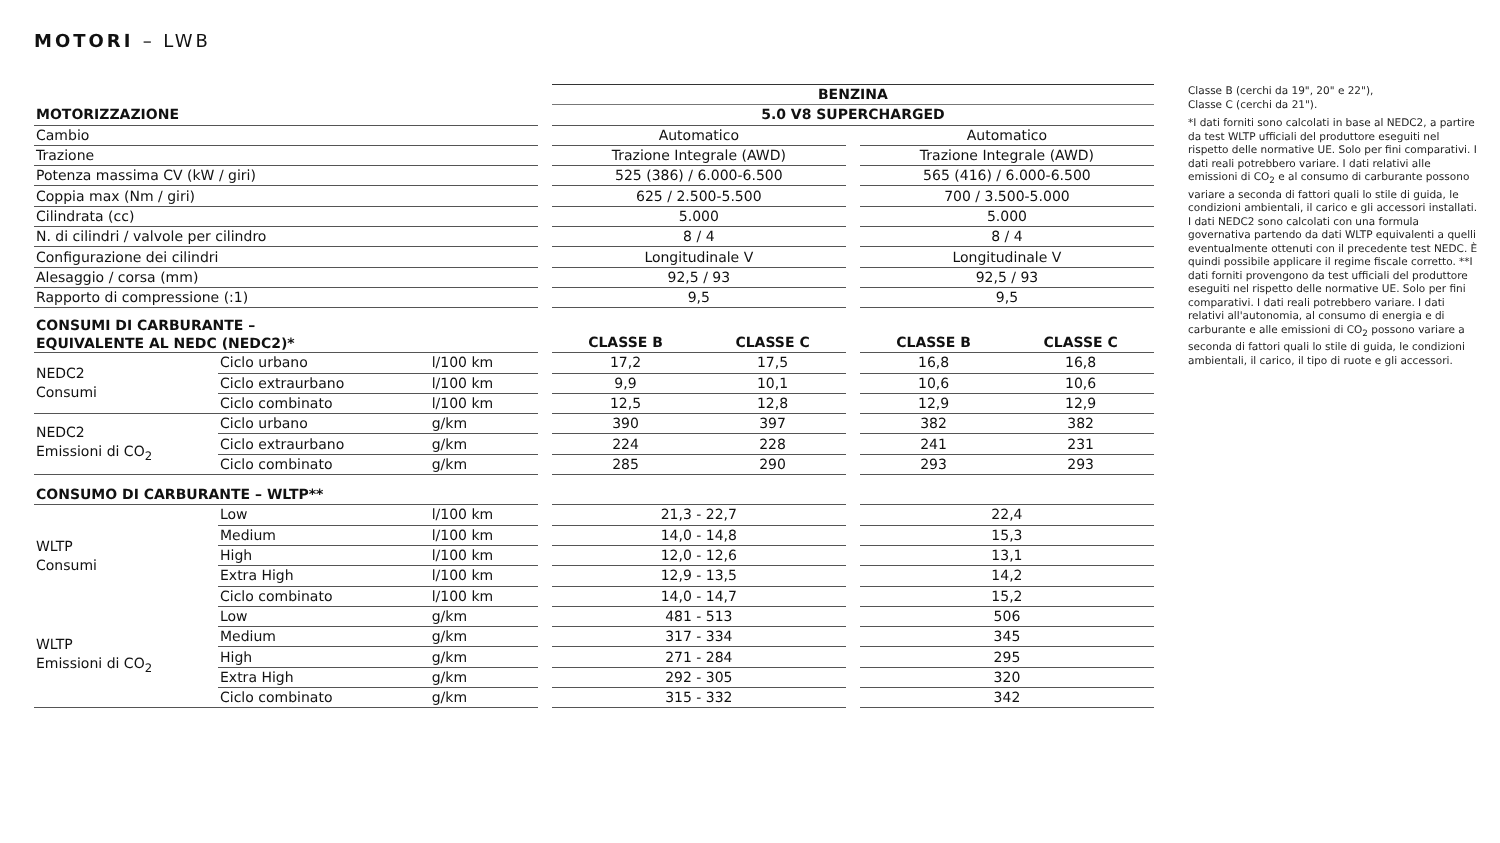MOTORI – LWB
| | | | | BENZINA | | | | |
| MOTORIZZAZIONE | | | | 5.0 V8 SUPERCHARGED | | | | |
| Cambio | | | | Automatico | | | Automatico | |
| Trazione | | | | Trazione Integrale (AWD) | | | Trazione Integrale (AWD) | |
| Potenza massima CV (kW / giri) | | | | 525 (386) / 6.000-6.500 | | | 565 (416) / 6.000-6.500 | |
| Coppia max (Nm / giri) | | | | 625 / 2.500-5.500 | | | 700 / 3.500-5.000 | |
| Cilindrata (cc) | | | | 5.000 | | | 5.000 | |
| N. di cilindri / valvole per cilindro | | | | 8 / 4 | | | 8 / 4 | |
| Configurazione dei cilindri | | | | Longitudinale V | | | Longitudinale V | |
| Alesaggio / corsa (mm) | | | | 92,5 / 93 | | | 92,5 / 93 | |
| Rapporto di compressione (:1) | | | | 9,5 | | | 9,5 | |
| CONSUMI DI CARBURANTE – EQUIVALENTE AL NEDC (NEDC2)* | | | | CLASSE B | CLASSE C | | CLASSE B | CLASSE C |
| NEDC2 Consumi | Ciclo urbano | l/100 km | | 17,2 | 17,5 | | 16,8 | 16,8 |
| | Ciclo extraurbano | l/100 km | | 9,9 | 10,1 | | 10,6 | 10,6 |
| | Ciclo combinato | l/100 km | | 12,5 | 12,8 | | 12,9 | 12,9 |
| NEDC2 Emissioni di CO<sub>2</sub> | Ciclo urbano | g/km | | 390 | 397 | | 382 | 382 |
| | Ciclo extraurbano | g/km | | 224 | 228 | | 241 | 231 |
| | Ciclo combinato | g/km | | 285 | 290 | | 293 | 293 |
| CONSUMO DI CARBURANTE – WLTP** | | | | | | | | |
| WLTP Consumi | Low | l/100 km | | 21,3 - 22,7 | | | 22,4 | |
| | Medium | l/100 km | | 14,0 - 14,8 | | | 15,3 | |
| | High | l/100 km | | 12,0 - 12,6 | | | 13,1 | |
| | Extra High | l/100 km | | 12,9 - 13,5 | | | 14,2 | |
| | Ciclo combinato | l/100 km | | 14,0 - 14,7 | | | 15,2 | |
| WLTP Emissioni di CO<sub>2</sub> | Low | g/km | | 481 - 513 | | | 506 | |
| | Medium | g/km | | 317 - 334 | | | 345 | |
| | High | g/km | | 271 - 284 | | | 295 | |
| | Extra High | g/km | | 292 - 305 | | | 320 | |
| | Ciclo combinato | g/km | | 315 - 332 | | | 342 | |
Classe B (cerchi da 19", 20" e 22"),
Classe C (cerchi da 21").
*I dati forniti sono calcolati in base al NEDC2, a partire da test WLTP ufficiali del produttore eseguiti nel rispetto delle normative UE. Solo per fini comparativi. I dati reali potrebbero variare. I dati relativi alle emissioni di CO<sub>2</sub> e al consumo di carburante possono variare a seconda di fattori quali lo stile di guida, le condizioni ambientali, il carico e gli accessori installati. I dati NEDC2 sono calcolati con una formula governativa partendo da dati WLTP equivalenti a quelli eventualmente ottenuti con il precedente test NEDC. È quindi possibile applicare il regime fiscale corretto. **I dati forniti provengono da test ufficiali del produttore eseguiti nel rispetto delle normative UE. Solo per fini comparativi. I dati reali potrebbero variare. I dati relativi all'autonomia, al consumo di energia e di carburante e alle emissioni di CO<sub>2</sub> possono variare a seconda di fattori quali lo stile di guida, le condizioni ambientali, il carico, il tipo di ruote e gli accessori.